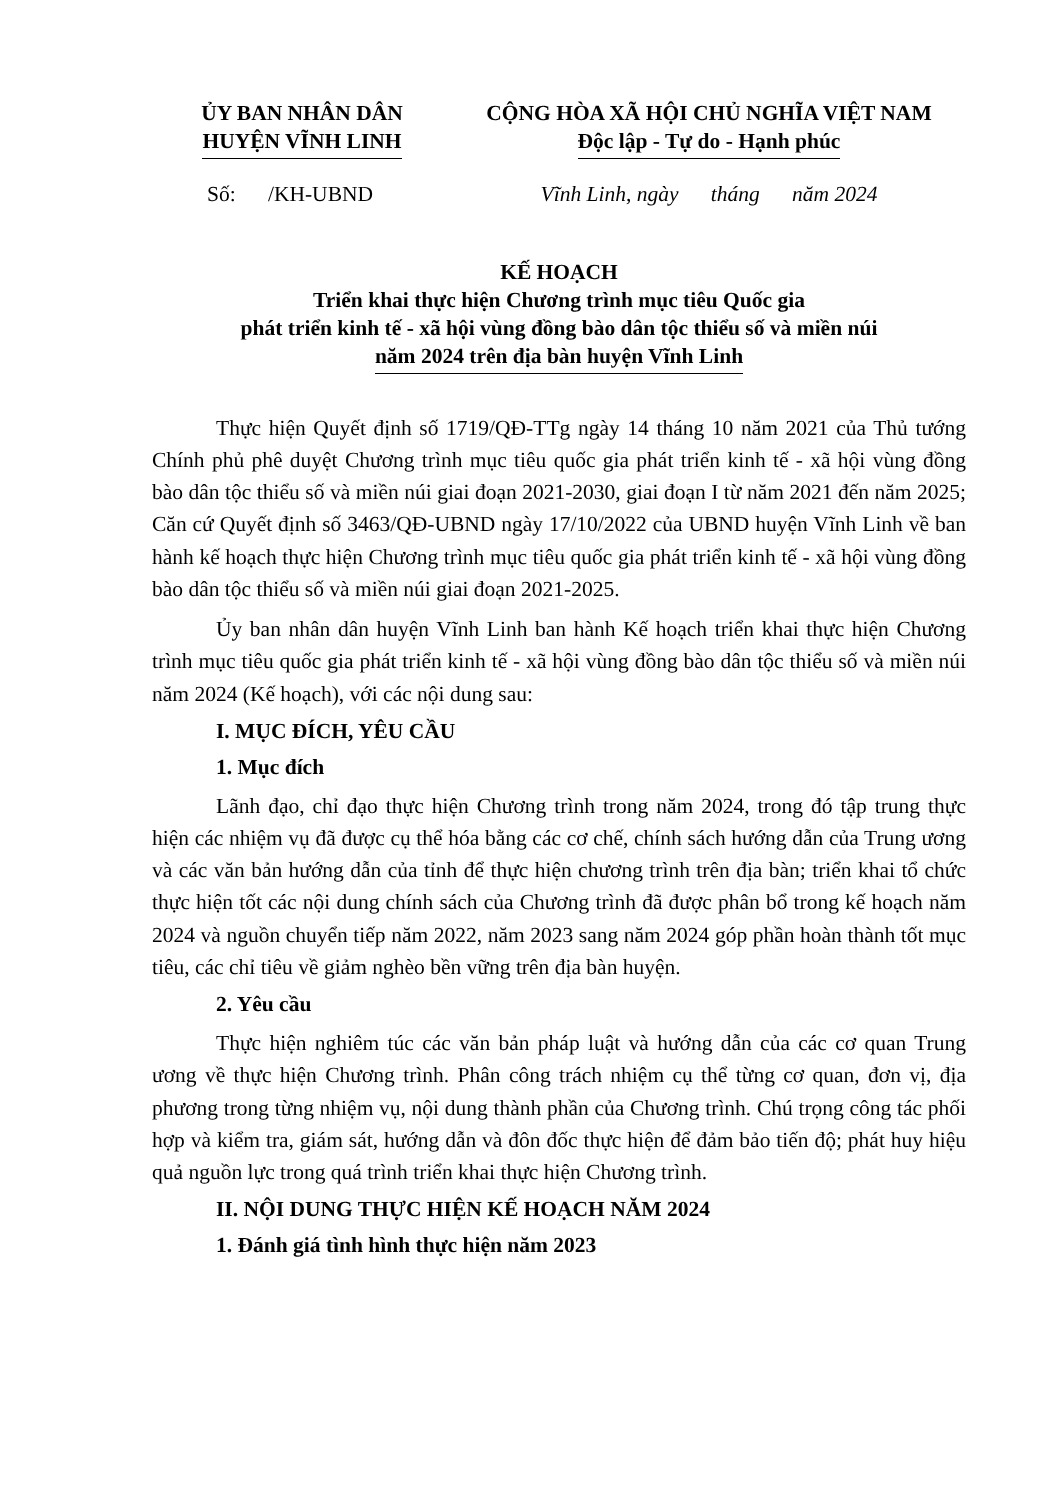ỦY BAN NHÂN DÂN
HUYỆN VĨNH LINH
CỘNG HÒA XÃ HỘI CHỦ NGHĨA VIỆT NAM
Độc lập - Tự do - Hạnh phúc
Số: /KH-UBND Vĩnh Linh, ngày tháng năm 2024
KẾ HOẠCH
Triển khai thực hiện Chương trình mục tiêu Quốc gia
phát triển kinh tế - xã hội vùng đồng bào dân tộc thiểu số và miền núi
năm 2024 trên địa bàn huyện Vĩnh Linh
Thực hiện Quyết định số 1719/QĐ-TTg ngày 14 tháng 10 năm 2021 của Thủ tướng Chính phủ phê duyệt Chương trình mục tiêu quốc gia phát triển kinh tế - xã hội vùng đồng bào dân tộc thiểu số và miền núi giai đoạn 2021-2030, giai đoạn I từ năm 2021 đến năm 2025; Căn cứ Quyết định số 3463/QĐ-UBND ngày 17/10/2022 của UBND huyện Vĩnh Linh về ban hành kế hoạch thực hiện Chương trình mục tiêu quốc gia phát triển kinh tế - xã hội vùng đồng bào dân tộc thiểu số và miền núi giai đoạn 2021-2025.
Ủy ban nhân dân huyện Vĩnh Linh ban hành Kế hoạch triển khai thực hiện Chương trình mục tiêu quốc gia phát triển kinh tế - xã hội vùng đồng bào dân tộc thiểu số và miền núi năm 2024 (Kế hoạch), với các nội dung sau:
I. MỤC ĐÍCH, YÊU CẦU
1. Mục đích
Lãnh đạo, chỉ đạo thực hiện Chương trình trong năm 2024, trong đó tập trung thực hiện các nhiệm vụ đã được cụ thể hóa bằng các cơ chế, chính sách hướng dẫn của Trung ương và các văn bản hướng dẫn của tỉnh để thực hiện chương trình trên địa bàn; triển khai tổ chức thực hiện tốt các nội dung chính sách của Chương trình đã được phân bổ trong kế hoạch năm 2024 và nguồn chuyển tiếp năm 2022, năm 2023 sang năm 2024 góp phần hoàn thành tốt mục tiêu, các chỉ tiêu về giảm nghèo bền vững trên địa bàn huyện.
2. Yêu cầu
Thực hiện nghiêm túc các văn bản pháp luật và hướng dẫn của các cơ quan Trung ương về thực hiện Chương trình. Phân công trách nhiệm cụ thể từng cơ quan, đơn vị, địa phương trong từng nhiệm vụ, nội dung thành phần của Chương trình. Chú trọng công tác phối hợp và kiểm tra, giám sát, hướng dẫn và đôn đốc thực hiện để đảm bảo tiến độ; phát huy hiệu quả nguồn lực trong quá trình triển khai thực hiện Chương trình.
II. NỘI DUNG THỰC HIỆN KẾ HOẠCH NĂM 2024
1. Đánh giá tình hình thực hiện năm 2023